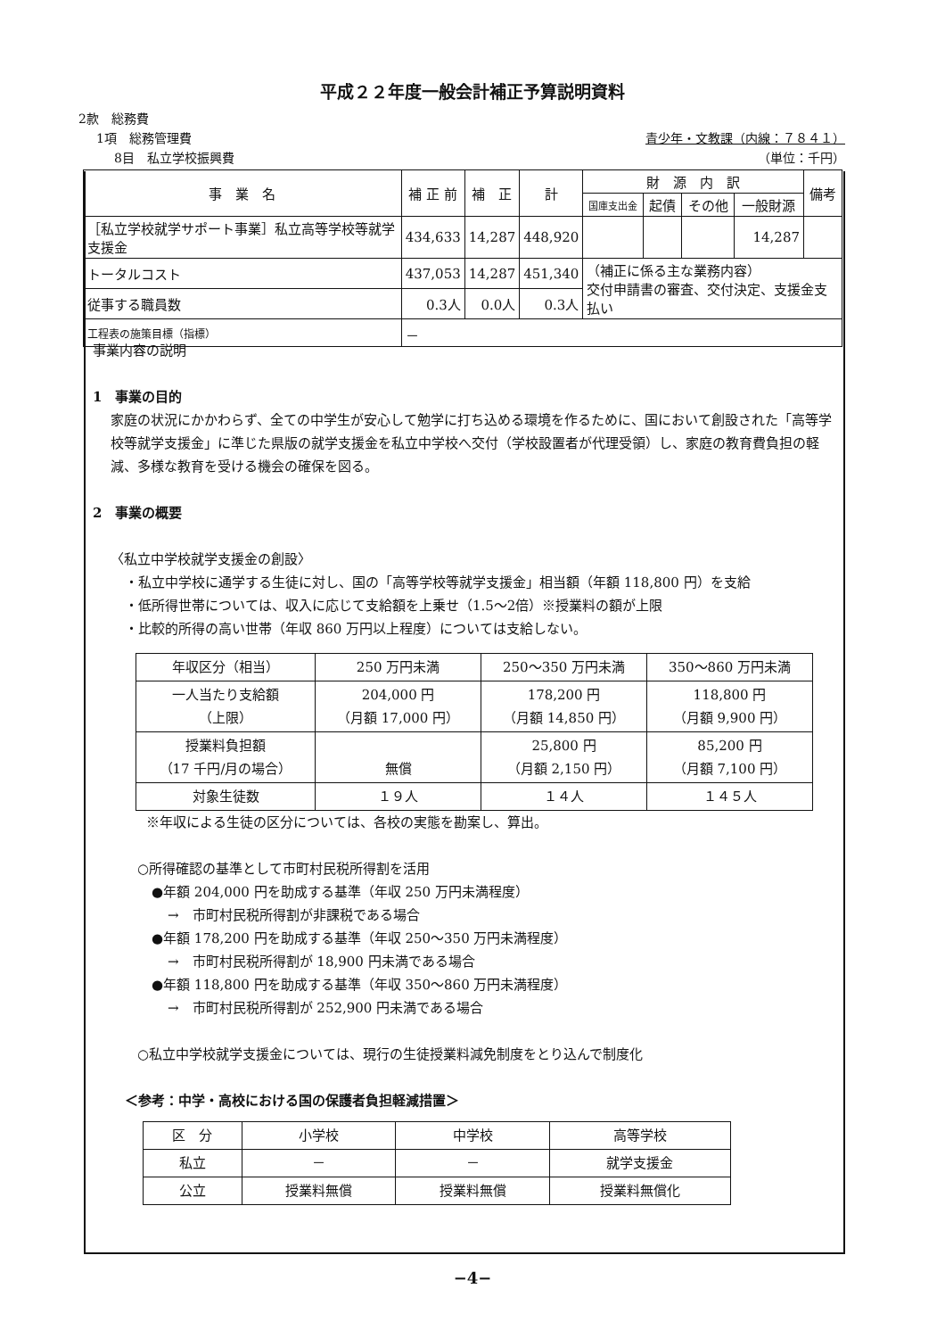平成２２年度一般会計補正予算説明資料
2款　総務費
1項　総務管理費 青少年・文教課（内線：７８４１）
8目　私立学校振興費 （単位：千円）
| 事 業 名 | 補 正 前 | 補 正 | 計 | 財 源 内 訳 | | | | 備考 |
| | | | | 国庫支出金 | 起債 | その他 | 一般財源 | |
| ［私立学校就学サポート事業］私立高等学校等就学支援金 | 434,633 | 14,287 | 448,920 | | | | 14,287 | |
| トータルコスト | 437,053 | 14,287 | 451,340 | （補正に係る主な業務内容） 交付申請書の審査、交付決定、支援金支払い | | | | |
| 従事する職員数 | 0.3人 | 0.0人 | 0.3人 | | | | | |
| 工程表の施策目標（指標） | － | | | | | | | |
事業内容の説明
1　事業の目的
家庭の状況にかかわらず、全ての中学生が安心して勉学に打ち込める環境を作るために、国において創設された「高等学校等就学支援金」に準じた県版の就学支援金を私立中学校へ交付（学校設置者が代理受領）し、家庭の教育費負担の軽減、多様な教育を受ける機会の確保を図る。
2　事業の概要
〈私立中学校就学支援金の創設〉
・私立中学校に通学する生徒に対し、国の「高等学校等就学支援金」相当額（年額 118,800 円）を支給
・低所得世帯については、収入に応じて支給額を上乗せ（1.5～2倍）※授業料の額が上限
・比較的所得の高い世帯（年収 860 万円以上程度）については支給しない。
| 年収区分（相当） | 250 万円未満 | 250～350 万円未満 | 350～860 万円未満 |
| 一人当たり支給額 （上限） | 204,000 円 （月額 17,000 円） | 178,200 円 （月額 14,850 円） | 118,800 円 （月額 9,900 円） |
| 授業料負担額 （17 千円/月の場合） | 無償 | 25,800 円 （月額 2,150 円） | 85,200 円 （月額 7,100 円） |
| 対象生徒数 | １９人 | １４人 | １４５人 |
※年収による生徒の区分については、各校の実態を勘案し、算出。
○所得確認の基準として市町村民税所得割を活用
●年額 204,000 円を助成する基準（年収 250 万円未満程度）
→　市町村民税所得割が非課税である場合
●年額 178,200 円を助成する基準（年収 250～350 万円未満程度）
→　市町村民税所得割が 18,900 円未満である場合
●年額 118,800 円を助成する基準（年収 350～860 万円未満程度）
→　市町村民税所得割が 252,900 円未満である場合
○私立中学校就学支援金については、現行の生徒授業料減免制度をとり込んで制度化
＜参考：中学・高校における国の保護者負担軽減措置＞
| 区 分 | 小学校 | 中学校 | 高等学校 |
| 私立 | － | － | 就学支援金 |
| 公立 | 授業料無償 | 授業料無償 | 授業料無償化 |
−4−